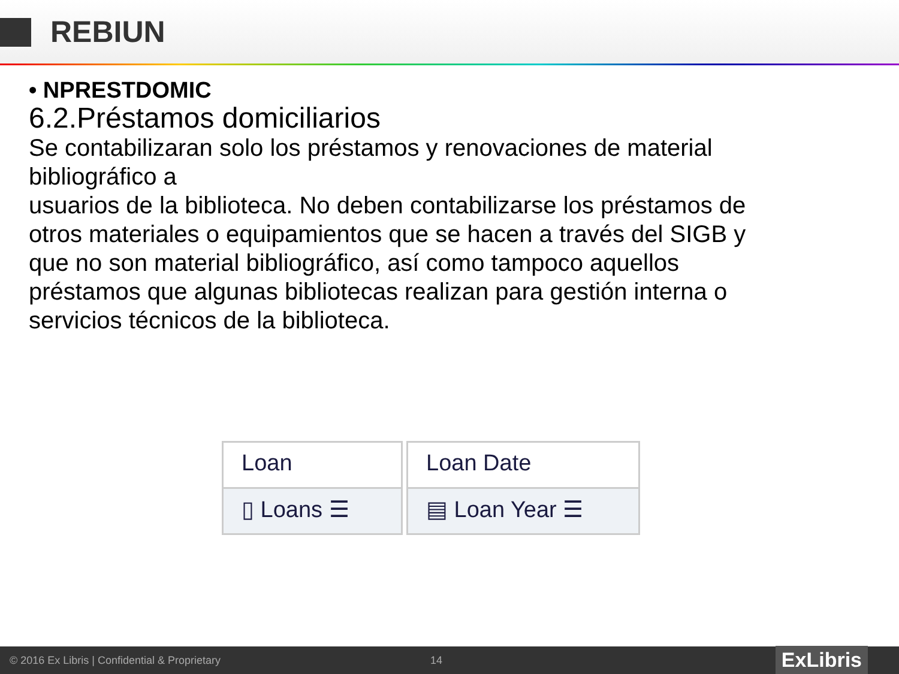REBIUN
• NPRESTDOMIC
6.2.Préstamos domiciliarios
Se contabilizaran solo los préstamos y renovaciones de material bibliográfico a
usuarios de la biblioteca. No deben contabilizarse los préstamos de otros materiales o equipamientos que se hacen a través del SIGB y que no son material bibliográfico, así como tampoco aquellos préstamos que algunas bibliotecas realizan para gestión interna o servicios técnicos de la biblioteca.
Loan
▯ Loans ☰
Loan Date
▤ Loan Year ☰
© 2016 Ex Libris | Confidential & Proprietary 14 ExLibris